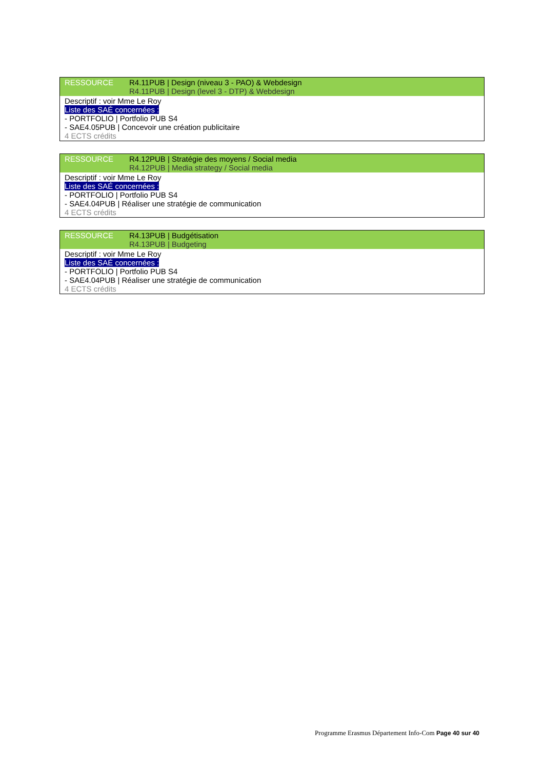| RESSOURCE | R4.11PUB / Design (niveau 3 - PAO) & Webdesign R4.11PUB / Design (level 3 - DTP) & Webdesign |
| Descriptif : voir Mme Le Roy Liste des SAÉ concernées : - PORTFOLIO / Portfolio PUB S4 - SAE4.05PUB / Concevoir une création publicitaire 4 ECTS crédits | |
| RESSOURCE | R4.12PUB / Stratégie des moyens / Social media R4.12PUB / Media strategy / Social media |
| Descriptif : voir Mme Le Roy Liste des SAÉ concernées : - PORTFOLIO / Portfolio PUB S4 - SAE4.04PUB / Réaliser une stratégie de communication 4 ECTS crédits | |
| RESSOURCE | R4.13PUB / Budgétisation R4.13PUB / Budgeting |
| Descriptif : voir Mme Le Roy Liste des SAÉ concernées : - PORTFOLIO / Portfolio PUB S4 - SAE4.04PUB / Réaliser une stratégie de communication 4 ECTS crédits | |
Programme Erasmus Département Info-Com Page 40 sur 40